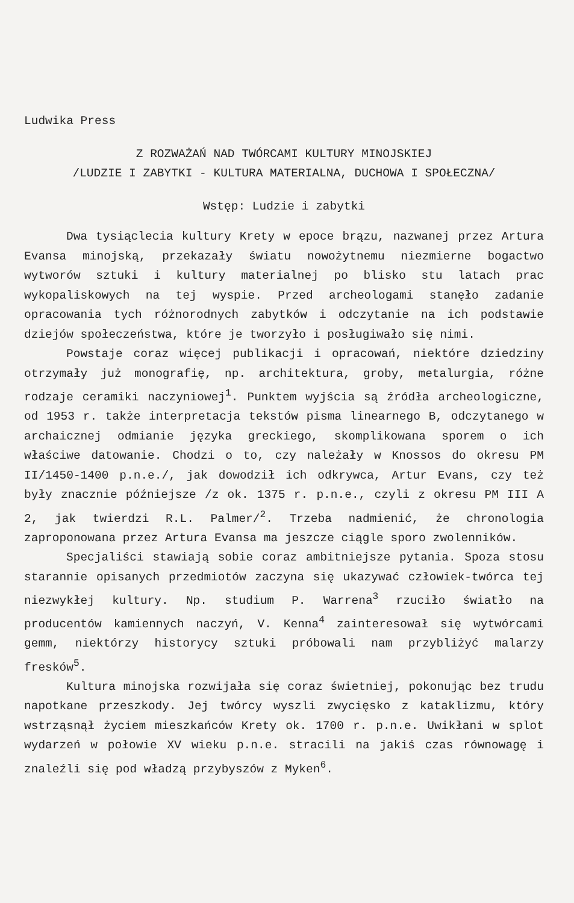Ludwika Press
Z ROZWAŻAŃ NAD TWÓRCAMI KULTURY MINOJSKIEJ
/LUDZIE I ZABYTKI - KULTURA MATERIALNA, DUCHOWA I SPOŁECZNA/
Wstęp: Ludzie i zabytki
Dwa tysiąclecia kultury Krety w epoce brązu, nazwanej przez Artura Evansa minojską, przekazały światu nowożytnemu niezmierne bogactwo wytworów sztuki i kultury materialnej po blisko stu latach prac wykopaliskowych na tej wyspie. Przed archeologami stanęło zadanie opracowania tych różnorodnych zabytków i odczytanie na ich podstawie dziejów społeczeństwa, które je tworzyło i posługiwało się nimi.
Powstaje coraz więcej publikacji i opracowań, niektóre dziedziny otrzymały już monografię, np. architektura, groby, metalurgia, różne rodzaje ceramiki naczyniowej<sup>1</sup>. Punktem wyjścia są źródła archeologiczne, od 1953 r. także interpretacja tekstów pisma linearnego B, odczytanego w archaicznej odmianie języka greckiego, skomplikowana sporem o ich właściwe datowanie. Chodzi o to, czy należały w Knossos do okresu PM II/1450-1400 p.n.e./, jak dowodził ich odkrywca, Artur Evans, czy też były znacznie późniejsze /z ok. 1375 r. p.n.e., czyli z okresu PM III A 2, jak twierdzi R.L. Palmer/<sup>2</sup>. Trzeba nadmienić, że chronologia zaproponowana przez Artura Evansa ma jeszcze ciągle sporo zwolenników.
Specjaliści stawiają sobie coraz ambitniejsze pytania. Spoza stosu starannie opisanych przedmiotów zaczyna się ukazywać człowiek-twórca tej niezwykłej kultury. Np. studium P. Warrena<sup>3</sup> rzuciło światło na producentów kamiennych naczyń, V. Kenna<sup>4</sup> zainteresował się wytwórcami gemm, niektórzy historycy sztuki próbowali nam przybliżyć malarzy fresków<sup>5</sup>.
Kultura minojska rozwijała się coraz świetniej, pokonując bez trudu napotkane przeszkody. Jej twórcy wyszli zwycięsko z kataklizmu, który wstrząsnął życiem mieszkańców Krety ok. 1700 r. p.n.e. Uwikłani w splot wydarzeń w połowie XV wieku p.n.e. stracili na jakiś czas równowagę i znaleźli się pod władzą przybyszów z Myken<sup>6</sup>.